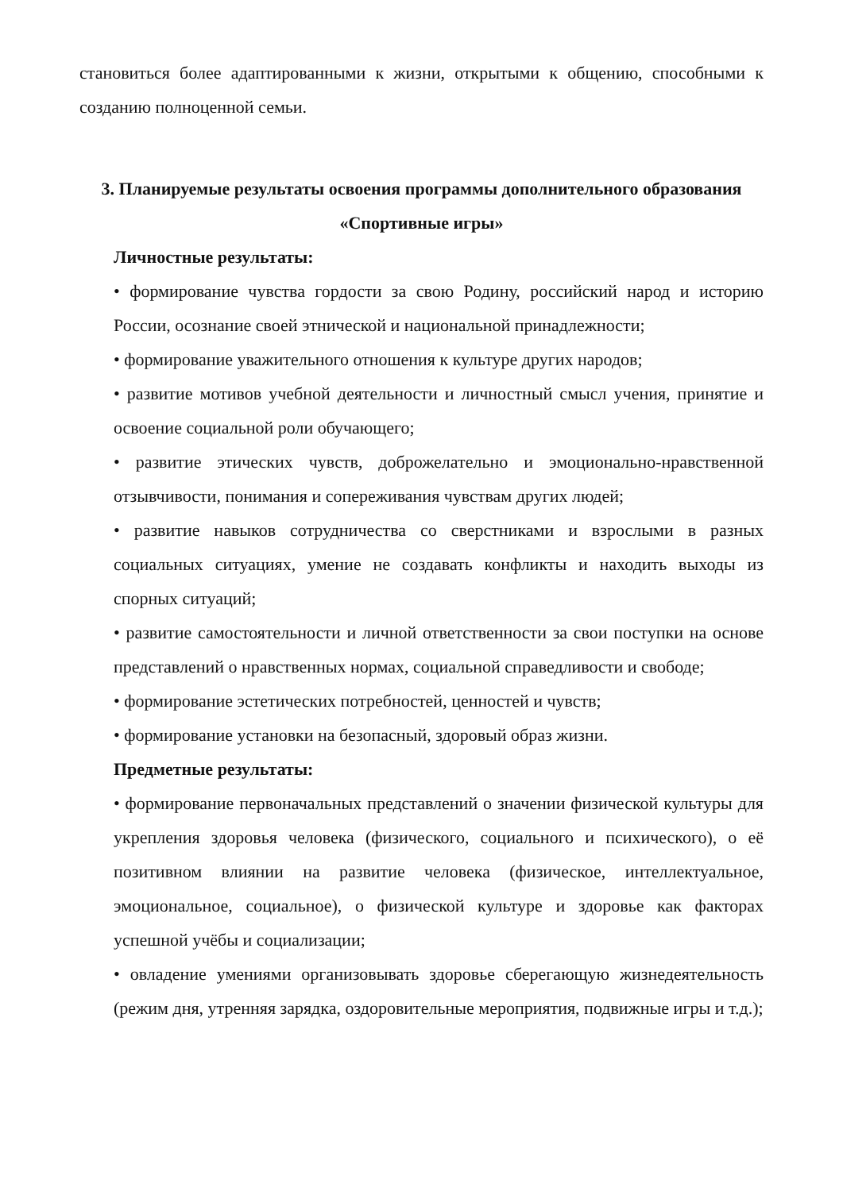становиться более адаптированными к жизни, открытыми к общению, способными к созданию полноценной семьи.
3. Планируемые результаты освоения программы дополнительного образования «Спортивные игры»
Личностные результаты:
• формирование чувства гордости за свою Родину, российский народ и историю России, осознание своей этнической и национальной принадлежности;
• формирование уважительного отношения к культуре других народов;
• развитие мотивов учебной деятельности и личностный смысл учения, принятие и освоение социальной роли обучающего;
• развитие этических чувств, доброжелательно и эмоционально-нравственной отзывчивости, понимания и сопереживания чувствам других людей;
• развитие навыков сотрудничества со сверстниками и взрослыми в разных социальных ситуациях, умение не создавать конфликты и находить выходы из спорных ситуаций;
• развитие самостоятельности и личной ответственности за свои поступки на основе представлений о нравственных нормах, социальной справедливости и свободе;
• формирование эстетических потребностей, ценностей и чувств;
• формирование установки на безопасный, здоровый образ жизни.
Предметные результаты:
• формирование первоначальных представлений о значении физической культуры для укрепления здоровья человека (физического, социального и психического), о её позитивном влиянии на развитие человека (физическое, интеллектуальное, эмоциональное, социальное), о физической культуре и здоровье как факторах успешной учёбы и социализации;
• овладение умениями организовывать здоровье сберегающую жизнедеятельность (режим дня, утренняя зарядка, оздоровительные мероприятия, подвижные игры и т.д.);